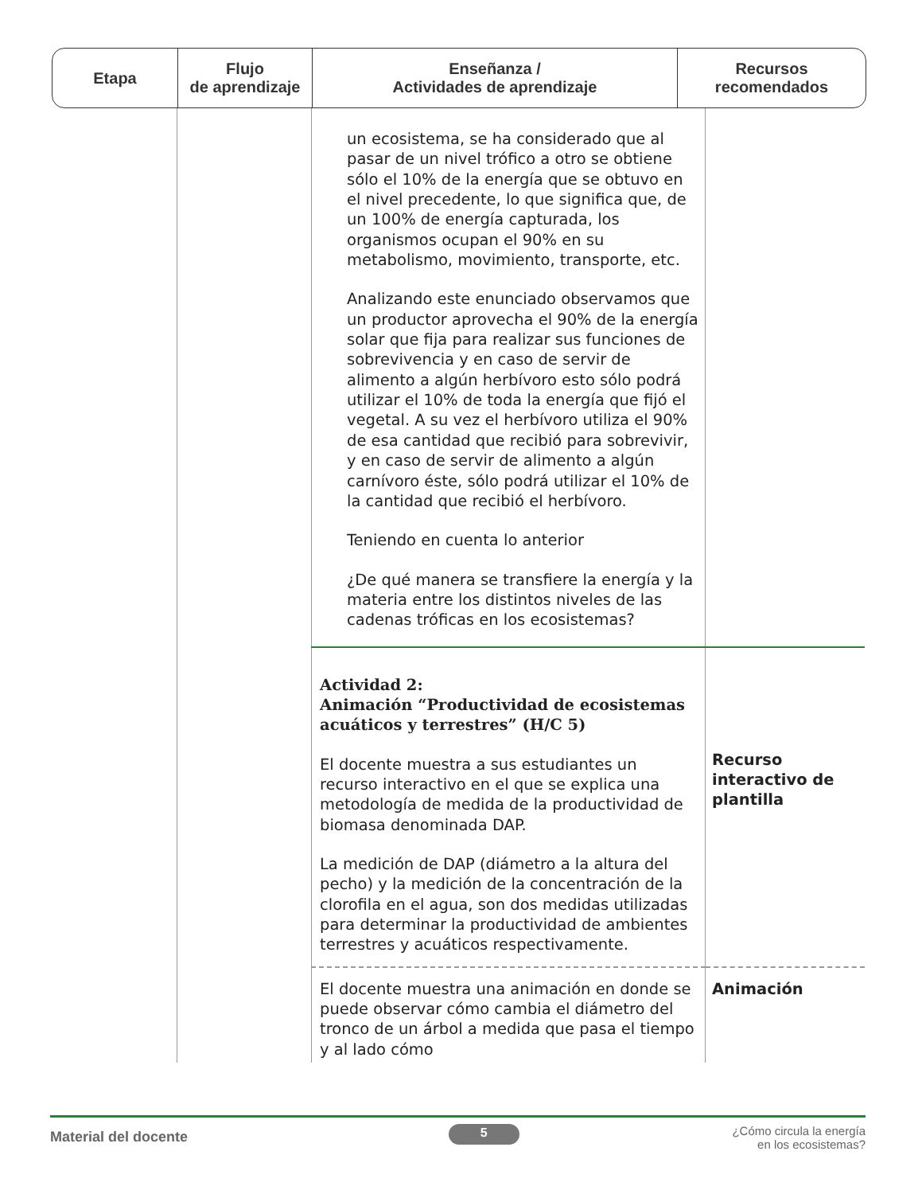Etapa Flujo
de aprendizaje
Enseñanza /
Actividades de aprendizaje
Recursos
recomendados
| | | un ecosistema, se ha considerado que al pasar de un nivel trófico a otro se obtiene sólo el 10% de la energía que se obtuvo en el nivel precedente, lo que significa que, de un 100% de energía capturada, los organismos ocupan el 90% en su metabolismo, movimiento, transporte, etc. Analizando este enunciado observamos que un productor aprovecha el 90% de la energía solar que fija para realizar sus funciones de sobrevivencia y en caso de servir de alimento a algún herbívoro esto sólo podrá utilizar el 10% de toda la energía que fijó el vegetal. A su vez el herbívoro utiliza el 90% de esa cantidad que recibió para sobrevivir, y en caso de servir de alimento a algún carnívoro éste, sólo podrá utilizar el 10% de la cantidad que recibió el herbívoro. Teniendo en cuenta lo anterior ¿De qué manera se transfiere la energía y la materia entre los distintos niveles de las cadenas tróficas en los ecosistemas? | |
| | | Actividad 2: Animación “Productividad de ecosistemas acuáticos y terrestres” (H/C 5) El docente muestra a sus estudiantes un recurso interactivo en el que se explica una metodología de medida de la productividad de biomasa denominada DAP. La medición de DAP (diámetro a la altura del pecho) y la medición de la concentración de la clorofila en el agua, son dos medidas utilizadas para determinar la productividad de ambientes terrestres y acuáticos respectivamente. | Recurso interactivo de plantilla |
| | | El docente muestra una animación en donde se puede observar cómo cambia el diámetro del tronco de un árbol a medida que pasa el tiempo y al lado cómo | Animación |
Material del docente 5 ¿Cómo circula la energía
en los ecosistemas?